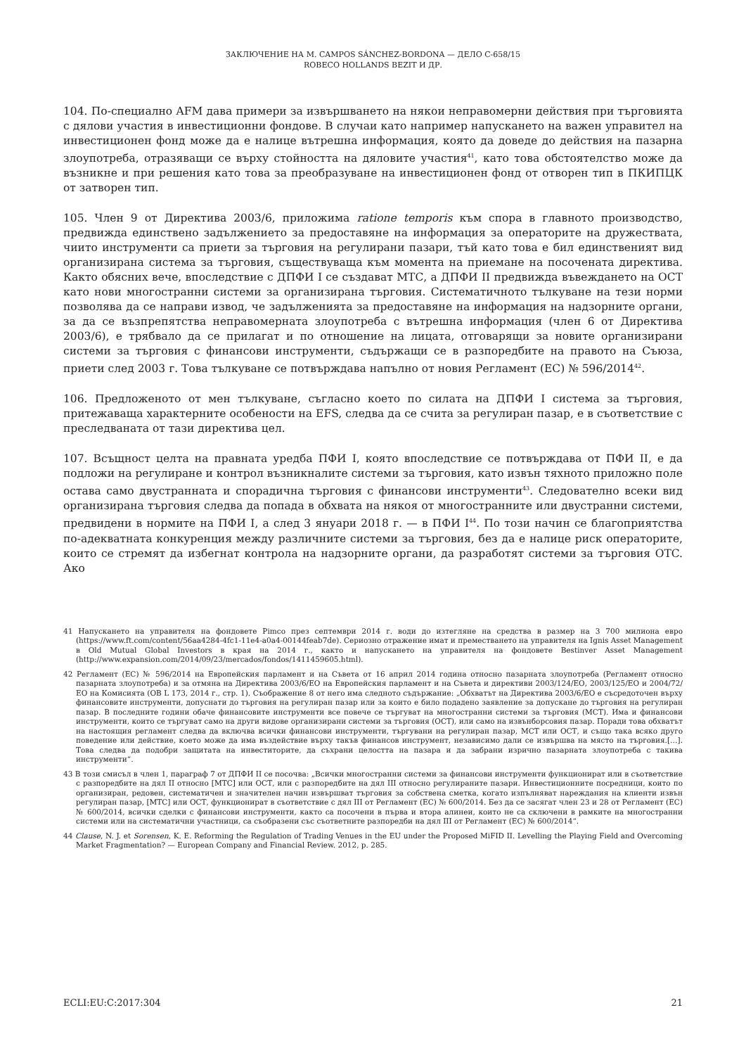ЗАКЛЮЧЕНИЕ НА M. CAMPOS SÁNCHEZ-BORDONA — ДЕЛО C-658/15
ROBECO HOLLANDS BEZIT И ДР.
104. По-специално AFM дава примери за извършването на някои неправомерни действия при търговията с дялови участия в инвестиционни фондове. В случаи като например напускането на важен управител на инвестиционен фонд може да е налице вътрешна информация, която да доведе до действия на пазарна злоупотреба, отразяващи се върху стойността на дяловите участия<sup>41</sup>, като това обстоятелство може да възникне и при решения като това за преобразуване на инвестиционен фонд от отворен тип в ПКИПЦК от затворен тип.
105. Член 9 от Директива 2003/6, приложима ratione temporis към спора в главното производство, предвижда единствено задължението за предоставяне на информация за операторите на дружествата, чиито инструменти са приети за търговия на регулирани пазари, тъй като това е бил единственият вид организирана система за търговия, съществуваща към момента на приемане на посочената директива. Както обясних вече, впоследствие с ДПФИ I се създават МТС, а ДПФИ II предвижда въвеждането на ОСТ като нови многостранни системи за организирана търговия. Систематичното тълкуване на тези норми позволява да се направи извод, че задълженията за предоставяне на информация на надзорните органи, за да се възпрепятства неправомерната злоупотреба с вътрешна информация (член 6 от Директива 2003/6), е трябвало да се прилагат и по отношение на лицата, отговарящи за новите организирани системи за търговия с финансови инструменти, съдържащи се в разпоредбите на правото на Съюза, приети след 2003 г. Това тълкуване се потвърждава напълно от новия Регламент (ЕС) № 596/2014<sup>42</sup>.
106. Предложеното от мен тълкуване, съгласно което по силата на ДПФИ I система за търговия, притежаваща характерните особености на EFS, следва да се счита за регулиран пазар, е в съответствие с преследваната от тази директива цел.
107. Всъщност целта на правната уредба ПФИ I, която впоследствие се потвърждава от ПФИ II, е да подложи на регулиране и контрол възникналите системи за търговия, като извън тяхното приложно поле остава само двустранната и спорадична търговия с финансови инструменти<sup>43</sup>. Следователно всеки вид организирана търговия следва да попада в обхвата на някоя от многостранните или двустранни системи, предвидени в нормите на ПФИ I, а след 3 януари 2018 г. — в ПФИ I<sup>44</sup>. По този начин се благоприятства по-адекватната конкуренция между различните системи за търговия, без да е налице риск операторите, които се стремят да избегнат контрола на надзорните органи, да разработят системи за търговия OTC. Ако
41 Напускането на управителя на фондовете Pimco през септември 2014 г. води до изтегляне на средства в размер на 3 700 милиона евро (https://www.ft.com/content/56aa4284-4fc1-11e4-a0a4-00144feab7de). Сериозно отражение имат и преместването на управителя на Ignis Asset Management в Old Mutual Global Investors в края на 2014 г., както и напускането на управителя на фондовете Bestinver Asset Management (http://www.expansion.com/2014/09/23/mercados/fondos/1411459605.html).
42 Регламент (ЕС) № 596/2014 на Европейския парламент и на Съвета от 16 април 2014 година относно пазарната злоупотреба (Регламент относно пазарната злоупотреба) и за отмяна на Директива 2003/6/ЕО на Европейския парламент и на Съвета и директиви 2003/124/ЕО, 2003/125/ЕО и 2004/72/ЕО на Комисията (OB L 173, 2014 г., стр. 1). Съображение 8 от него има следното съдържание: „Обхватът на Директива 2003/6/ЕО е съсредоточен върху финансовите инструменти, допуснати до търговия на регулиран пазар или за които е било подадено заявление за допускане до търговия на регулиран пазар. В последните години обаче финансовите инструменти все повече се търгуват на многостранни системи за търговия (МСТ). Има и финансови инструменти, които се търгуват само на други видове организирани системи за търговия (ОСТ), или само на извънборсовия пазар. Поради това обхватът на настоящия регламент следва да включва всички финансови инструменти, търгувани на регулиран пазар, МСТ или ОСТ, и също така всяко друго поведение или действие, което може да има въздействие върху такъв финансов инструмент, независимо дали се извършва на място на търговия.[…]. Това следва да подобри защитата на инвеститорите, да съхрани целостта на пазара и да забрани изрично пазарната злоупотреба с такива инструменти“.
43 В този смисъл в член 1, параграф 7 от ДПФИ II се посочва: „Всички многостранни системи за финансови инструменти функционират или в съответствие с разпоредбите на дял II относно [МТС] или ОСТ, или с разпоредбите на дял III относно регулираните пазари. Инвестиционните посредници, които по организиран, редовен, систематичен и значителен начин извършват търговия за собствена сметка, когато изпълняват нареждания на клиенти извън регулиран пазар, [МТС] или ОСТ, функционират в съответствие с дял III от Регламент (ЕС) № 600/2014. Без да се засягат член 23 и 28 от Регламент (ЕС) № 600/2014, всички сделки с финансови инструменти, както са посочени в първа и втора алинеи, които не са сключени в рамките на многостранни системи или на систематични участници, са съобразени със съответните разпоредби на дял III от Регламент (ЕС) № 600/2014“.
44 Clause, N. J. et Sorensen, K. E. Reforming the Regulation of Trading Venues in the EU under the Proposed MiFID II. Levelling the Playing Field and Overcoming Market Fragmentation? — European Company and Financial Review. 2012, p. 285.
ECLI:EU:C:2017:304 21